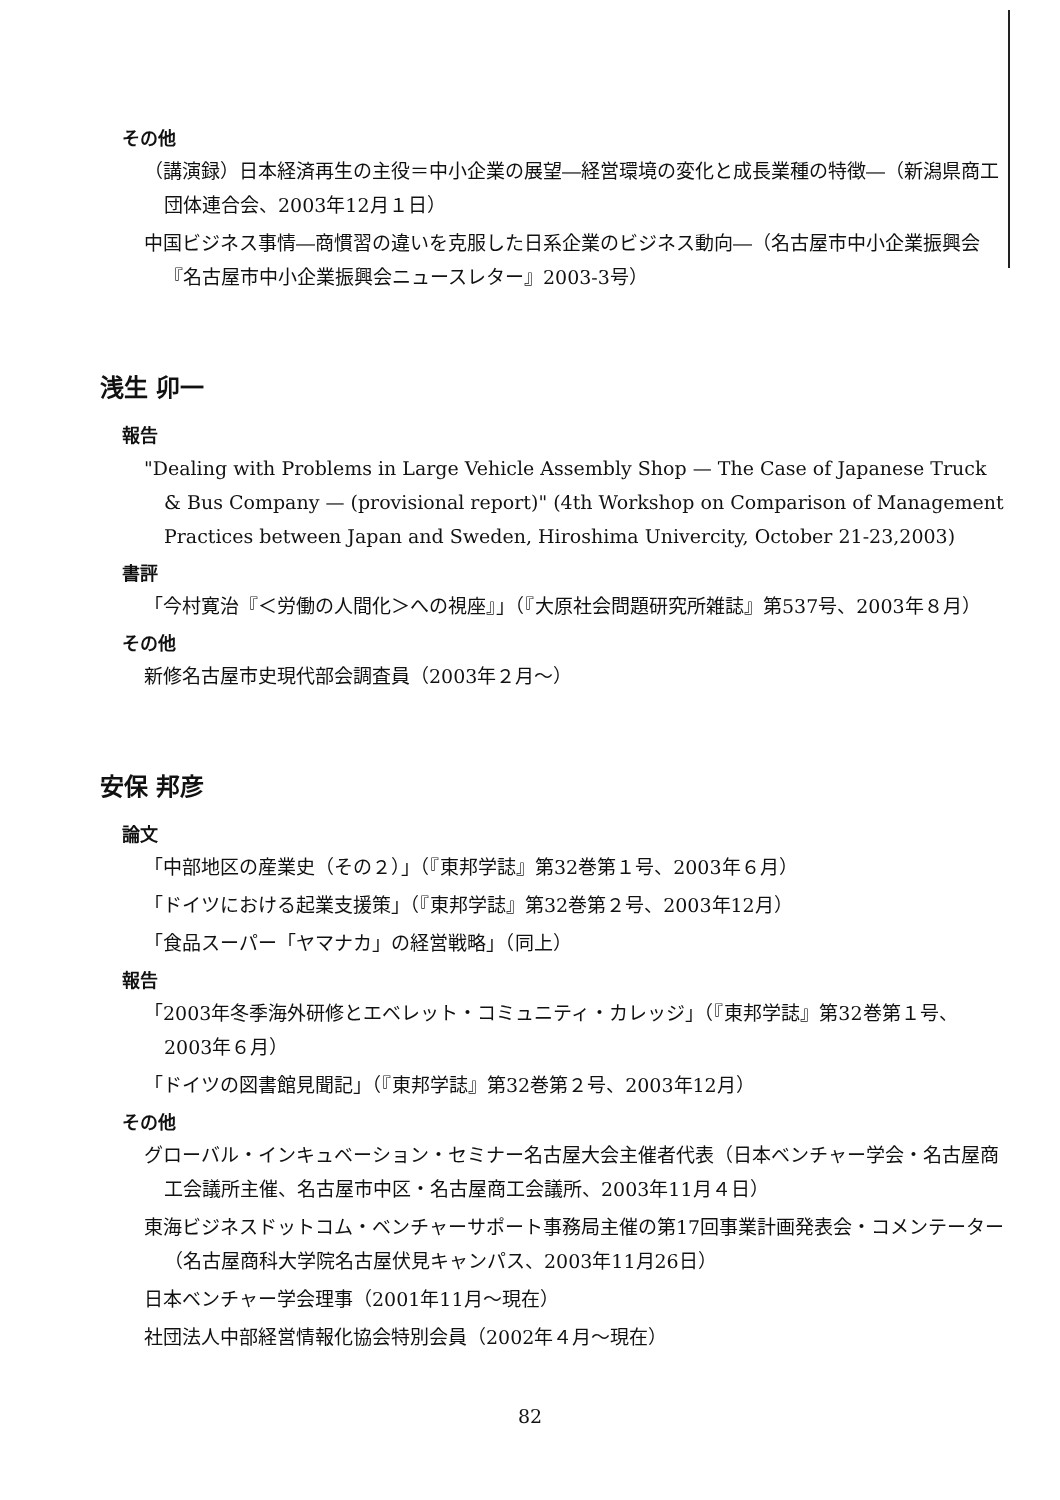その他
（講演録）日本経済再生の主役＝中小企業の展望―経営環境の変化と成長業種の特徴―（新潟県商工団体連合会、2003年12月１日）
中国ビジネス事情―商慣習の違いを克服した日系企業のビジネス動向―（名古屋市中小企業振興会『名古屋市中小企業振興会ニュースレター』2003-3号）
浅生 卯一
報告
"Dealing with Problems in Large Vehicle Assembly Shop — The Case of Japanese Truck & Bus Company — (provisional report)" (4th Workshop on Comparison of Management Practices between Japan and Sweden, Hiroshima Univercity, October 21-23,2003)
書評
「今村寛治『＜労働の人間化＞への視座』」（『大原社会問題研究所雑誌』第537号、2003年８月）
その他
新修名古屋市史現代部会調査員（2003年２月～）
安保 邦彦
論文
「中部地区の産業史（その２）」（『東邦学誌』第32巻第１号、2003年６月）
「ドイツにおける起業支援策」（『東邦学誌』第32巻第２号、2003年12月）
「食品スーパー「ヤマナカ」の経営戦略」（同上）
報告
「2003年冬季海外研修とエベレット・コミュニティ・カレッジ」（『東邦学誌』第32巻第１号、2003年６月）
「ドイツの図書館見聞記」（『東邦学誌』第32巻第２号、2003年12月）
その他
グローバル・インキュベーション・セミナー名古屋大会主催者代表（日本ベンチャー学会・名古屋商工会議所主催、名古屋市中区・名古屋商工会議所、2003年11月４日）
東海ビジネスドットコム・ベンチャーサポート事務局主催の第17回事業計画発表会・コメンテーター（名古屋商科大学院名古屋伏見キャンパス、2003年11月26日）
日本ベンチャー学会理事（2001年11月～現在）
社団法人中部経営情報化協会特別会員（2002年４月～現在）
82